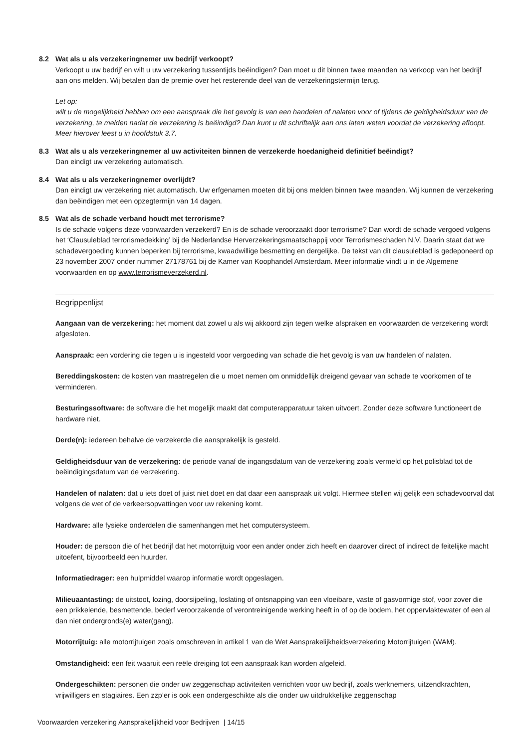8.2 Wat als u als verzekeringnemer uw bedrijf verkoopt?
Verkoopt u uw bedrijf en wilt u uw verzekering tussentijds beëindigen? Dan moet u dit binnen twee maanden na verkoop van het bedrijf aan ons melden. Wij betalen dan de premie over het resterende deel van de verzekeringstermijn terug.
Let op:
wilt u de mogelijkheid hebben om een aanspraak die het gevolg is van een handelen of nalaten voor of tijdens de geldigheidsduur van de verzekering, te melden nadat de verzekering is beëindigd? Dan kunt u dit schriftelijk aan ons laten weten voordat de verzekering afloopt. Meer hierover leest u in hoofdstuk 3.7.
8.3 Wat als u als verzekeringnemer al uw activiteiten binnen de verzekerde hoedanigheid definitief beëindigt?
Dan eindigt uw verzekering automatisch.
8.4 Wat als u als verzekeringnemer overlijdt?
Dan eindigt uw verzekering niet automatisch. Uw erfgenamen moeten dit bij ons melden binnen twee maanden. Wij kunnen de verzekering dan beëindigen met een opzegtermijn van 14 dagen.
8.5 Wat als de schade verband houdt met terrorisme?
Is de schade volgens deze voorwaarden verzekerd? En is de schade veroorzaakt door terrorisme? Dan wordt de schade vergoed volgens het ‘Clausuleblad terrorismedekking’ bij de Nederlandse Herverzekeringsmaatschappij voor Terrorismeschaden N.V. Daarin staat dat we schadevergoeding kunnen beperken bij terrorisme, kwaadwillige besmetting en dergelijke. De tekst van dit clausuleblad is gedeponeerd op 23 november 2007 onder nummer 27178761 bij de Kamer van Koophandel Amsterdam. Meer informatie vindt u in de Algemene voorwaarden en op www.terrorismeverzekerd.nl.
Begrippenlijst
Aangaan van de verzekering: het moment dat zowel u als wij akkoord zijn tegen welke afspraken en voorwaarden de verzekering wordt afgesloten.
Aanspraak: een vordering die tegen u is ingesteld voor vergoeding van schade die het gevolg is van uw handelen of nalaten.
Bereddingskosten: de kosten van maatregelen die u moet nemen om onmiddellijk dreigend gevaar van schade te voorkomen of te verminderen.
Besturingssoftware: de software die het mogelijk maakt dat computerapparatuur taken uitvoert. Zonder deze software functioneert de hardware niet.
Derde(n): iedereen behalve de verzekerde die aansprakelijk is gesteld.
Geldigheidsduur van de verzekering: de periode vanaf de ingangsdatum van de verzekering zoals vermeld op het polisblad tot de beëindigingsdatum van de verzekering.
Handelen of nalaten: dat u iets doet of juist niet doet en dat daar een aanspraak uit volgt. Hiermee stellen wij gelijk een schadevoorval dat volgens de wet of de verkeersopvattingen voor uw rekening komt.
Hardware: alle fysieke onderdelen die samenhangen met het computersysteem.
Houder: de persoon die of het bedrijf dat het motorrijtuig voor een ander onder zich heeft en daarover direct of indirect de feitelijke macht uitoefent, bijvoorbeeld een huurder.
Informatiedrager: een hulpmiddel waarop informatie wordt opgeslagen.
Milieuaantasting: de uitstoot, lozing, doorsijpeling, loslating of ontsnapping van een vloeibare, vaste of gasvormige stof, voor zover die een prikkelende, besmettende, bederf veroorzakende of verontreinigende werking heeft in of op de bodem, het oppervlaktewater of een al dan niet ondergronds(e) water(gang).
Motorrijtuig: alle motorrijtuigen zoals omschreven in artikel 1 van de Wet Aansprakelijkheidsverzekering Motorrijtuigen (WAM).
Omstandigheid: een feit waaruit een reële dreiging tot een aanspraak kan worden afgeleid.
Ondergeschikten: personen die onder uw zeggenschap activiteiten verrichten voor uw bedrijf, zoals werknemers, uitzendkrachten, vrijwilligers en stagiaires. Een zzp’er is ook een ondergeschikte als die onder uw uitdrukkelijke zeggenschap
Voorwaarden verzekering Aansprakelijkheid voor Bedrijven | 14/15